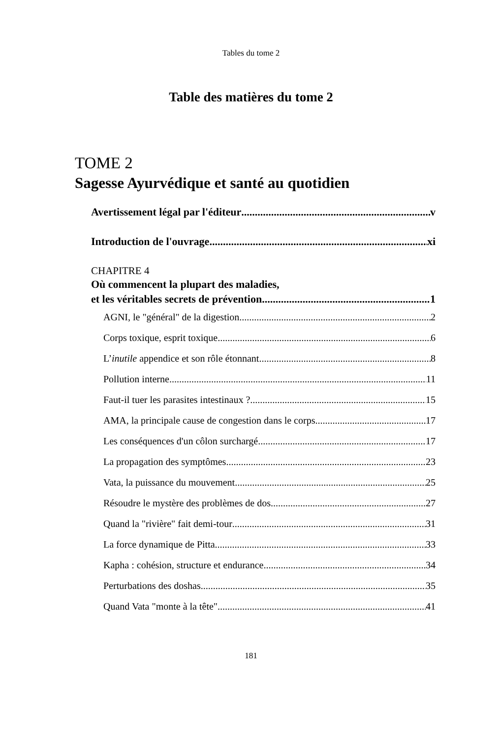Tables du tome 2
Table des matières du tome 2
TOME 2
Sagesse Ayurvédique et santé au quotidien
Avertissement légal par l'éditeur v
Introduction de l'ouvrage xi
CHAPITRE 4
Où commencent la plupart des maladies,
et les véritables secrets de prévention 1
AGNI, le "général" de la digestion 2
Corps toxique, esprit toxique 6
L’inutile appendice et son rôle étonnant 8
Pollution interne 11
Faut-il tuer les parasites intestinaux ? 15
AMA, la principale cause de congestion dans le corps 17
Les conséquences d'un côlon surchargé 17
La propagation des symptômes 23
Vata, la puissance du mouvement 25
Résoudre le mystère des problèmes de dos 27
Quand la "rivière" fait demi-tour 31
La force dynamique de Pitta 33
Kapha : cohésion, structure et endurance 34
Perturbations des doshas 35
Quand Vata "monte à la tête" 41
181